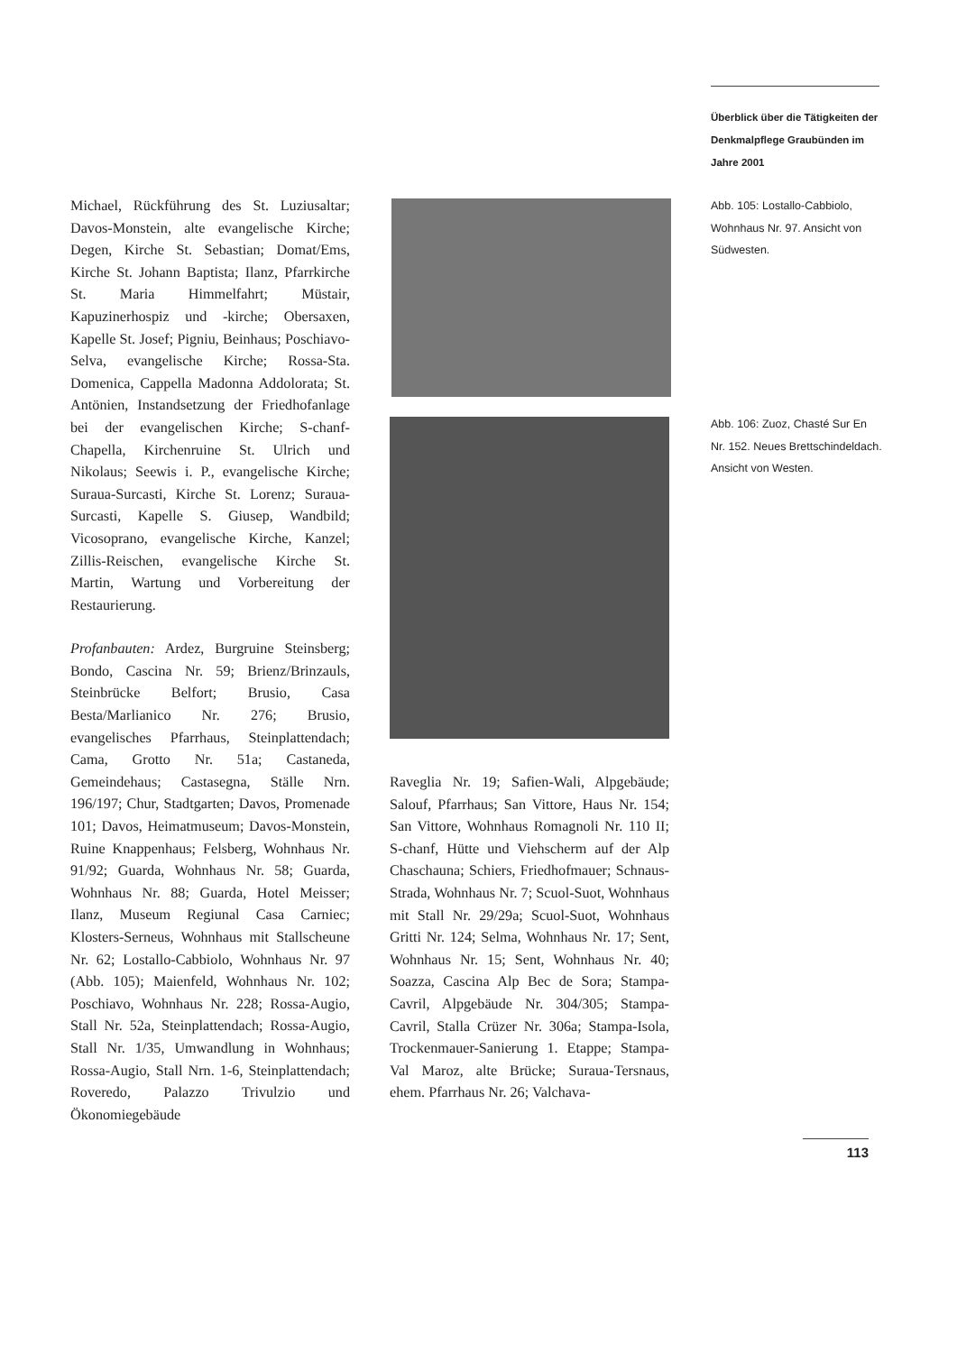Überblick über die Tätigkeiten der Denkmalpflege Graubünden im Jahre 2001
Michael, Rückführung des St. Luziusaltar; Davos-Monstein, alte evangelische Kirche; Degen, Kirche St. Sebastian; Domat/Ems, Kirche St. Johann Baptista; Ilanz, Pfarrkirche St. Maria Himmelfahrt; Müstair, Kapuzinerhospiz und -kirche; Obersaxen, Kapelle St. Josef; Pigniu, Beinhaus; Poschiavo-Selva, evangelische Kirche; Rossa-Sta. Domenica, Cappella Madonna Addolorata; St. Antönien, Instandsetzung der Friedhofanlage bei der evangelischen Kirche; S-chanf-Chapella, Kirchenruine St. Ulrich und Nikolaus; Seewis i. P., evangelische Kirche; Suraua-Surcasti, Kirche St. Lorenz; Suraua-Surcasti, Kapelle S. Giusep, Wandbild; Vicosoprano, evangelische Kirche, Kanzel; Zillis-Reischen, evangelische Kirche St. Martin, Wartung und Vorbereitung der Restaurierung.
Profanbauten: Ardez, Burgruine Steinsberg; Bondo, Cascina Nr. 59; Brienz/Brinzauls, Steinbrücke Belfort; Brusio, Casa Besta/Marlianico Nr. 276; Brusio, evangelisches Pfarrhaus, Steinplattendach; Cama, Grotto Nr. 51a; Castaneda, Gemeindehaus; Castasegna, Ställe Nrn. 196/197; Chur, Stadtgarten; Davos, Promenade 101; Davos, Heimatmuseum; Davos-Monstein, Ruine Knappenhaus; Felsberg, Wohnhaus Nr. 91/92; Guarda, Wohnhaus Nr. 58; Guarda, Wohnhaus Nr. 88; Guarda, Hotel Meisser; Ilanz, Museum Regiunal Casa Carniec; Klosters-Serneus, Wohnhaus mit Stallscheune Nr. 62; Lostallo-Cabbiolo, Wohnhaus Nr. 97 (Abb. 105); Maienfeld, Wohnhaus Nr. 102; Poschiavo, Wohnhaus Nr. 228; Rossa-Augio, Stall Nr. 52a, Steinplattendach; Rossa-Augio, Stall Nr. 1/35, Umwandlung in Wohnhaus; Rossa-Augio, Stall Nrn. 1-6, Steinplattendach; Roveredo, Palazzo Trivulzio und Ökonomiegebäude
Abb. 105: Lostallo-Cabbiolo, Wohnhaus Nr. 97. Ansicht von Südwesten.
Abb. 106: Zuoz, Chasté Sur En Nr. 152. Neues Brettschindeldach. Ansicht von Westen.
Raveglia Nr. 19; Safien-Wali, Alpgebäude; Salouf, Pfarrhaus; San Vittore, Haus Nr. 154; San Vittore, Wohnhaus Romagnoli Nr. 110 II; S-chanf, Hütte und Viehscherm auf der Alp Chaschauna; Schiers, Friedhofmauer; Schnaus-Strada, Wohnhaus Nr. 7; Scuol-Suot, Wohnhaus mit Stall Nr. 29/29a; Scuol-Suot, Wohnhaus Gritti Nr. 124; Selma, Wohnhaus Nr. 17; Sent, Wohnhaus Nr. 15; Sent, Wohnhaus Nr. 40; Soazza, Cascina Alp Bec de Sora; Stampa-Cavril, Alpgebäude Nr. 304/305; Stampa-Cavril, Stalla Crüzer Nr. 306a; Stampa-Isola, Trockenmauer-Sanierung 1. Etappe; Stampa-Val Maroz, alte Brücke; Suraua-Tersnaus, ehem. Pfarrhaus Nr. 26; Valchava-
113